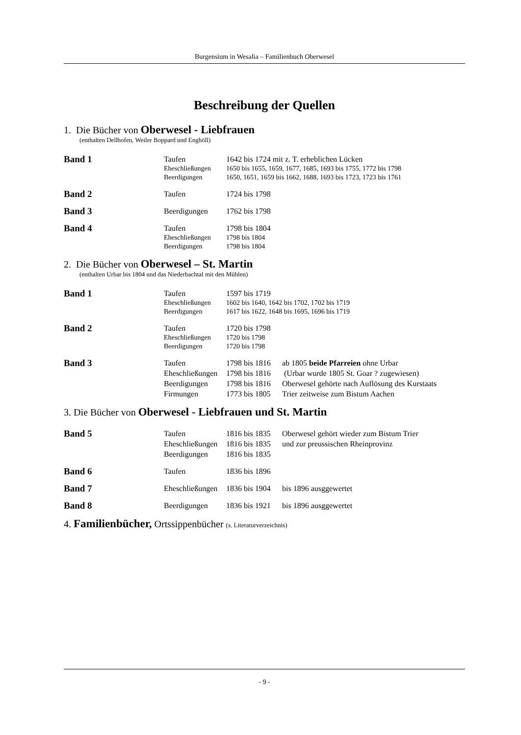Burgensium in Wesalia – Familienbuch Oberwesel
Beschreibung der Quellen
1. Die Bücher von Oberwesel - Liebfrauen
(enthalten Dellhofen, Weiler Boppard und Enghöll)
| Band 1 | Taufen | 1642 bis 1724 mit z. T. erheblichen Lücken |
| | Eheschließungen | 1650 bis 1655, 1659, 1677, 1685, 1693 bis 1755, 1772 bis 1798 |
| | Beerdigungen | 1650, 1651, 1659 bis 1662, 1688, 1693 bis 1723, 1723 bis 1761 |
| Band 2 | Taufen | 1724 bis 1798 |
| Band 3 | Beerdigungen | 1762 bis 1798 |
| Band 4 | Taufen | 1798 bis 1804 |
| | Eheschließungen | 1798 bis 1804 |
| | Beerdigungen | 1798 bis 1804 |
2. Die Bücher von Oberwesel – St. Martin
(enthalten Urbar bis 1804 und das Niederbachtal mit den Mühlen)
| Band 1 | Taufen | 1597 bis 1719 |
| | Eheschließungen | 1602 bis 1640, 1642 bis 1702, 1702 bis 1719 |
| | Beerdigungen | 1617 bis 1622, 1648 bis 1695, 1696 bis 1719 |
| Band 2 | Taufen | 1720 bis 1798 |
| | Eheschließungen | 1720 bis 1798 |
| | Beerdigungen | 1720 bis 1798 |
| Band 3 | Taufen | 1798 bis 1816 | ab 1805 beide Pfarreien ohne Urbar |
| | Eheschließungen | 1798 bis 1816 | (Urbar wurde 1805 St. Goar ? zugewiesen) |
| | Beerdigungen | 1798 bis 1816 | Oberwesel gehörte nach Auflösung des Kurstaats |
| | Firmungen | 1773 bis 1805 | Trier zeitweise zum Bistum Aachen |
3. Die Bücher von Oberwesel - Liebfrauen und St. Martin
| Band 5 | Taufen | 1816 bis 1835 | Oberwesel gehört wieder zum Bistum Trier |
| | Eheschließungen | 1816 bis 1835 | und zur preussischen Rheinprovinz |
| | Beerdigungen | 1816 bis 1835 | |
| Band 6 | Taufen | 1836 bis 1896 |
| Band 7 | Eheschließungen | 1836 bis 1904 | bis 1896 ausggewertet |
| Band 8 | Beerdigungen | 1836 bis 1921 | bis 1896 ausggewertet |
4. Familienbücher, Ortssippenbücher (s. Literaturverzeichnis)
- 9 -